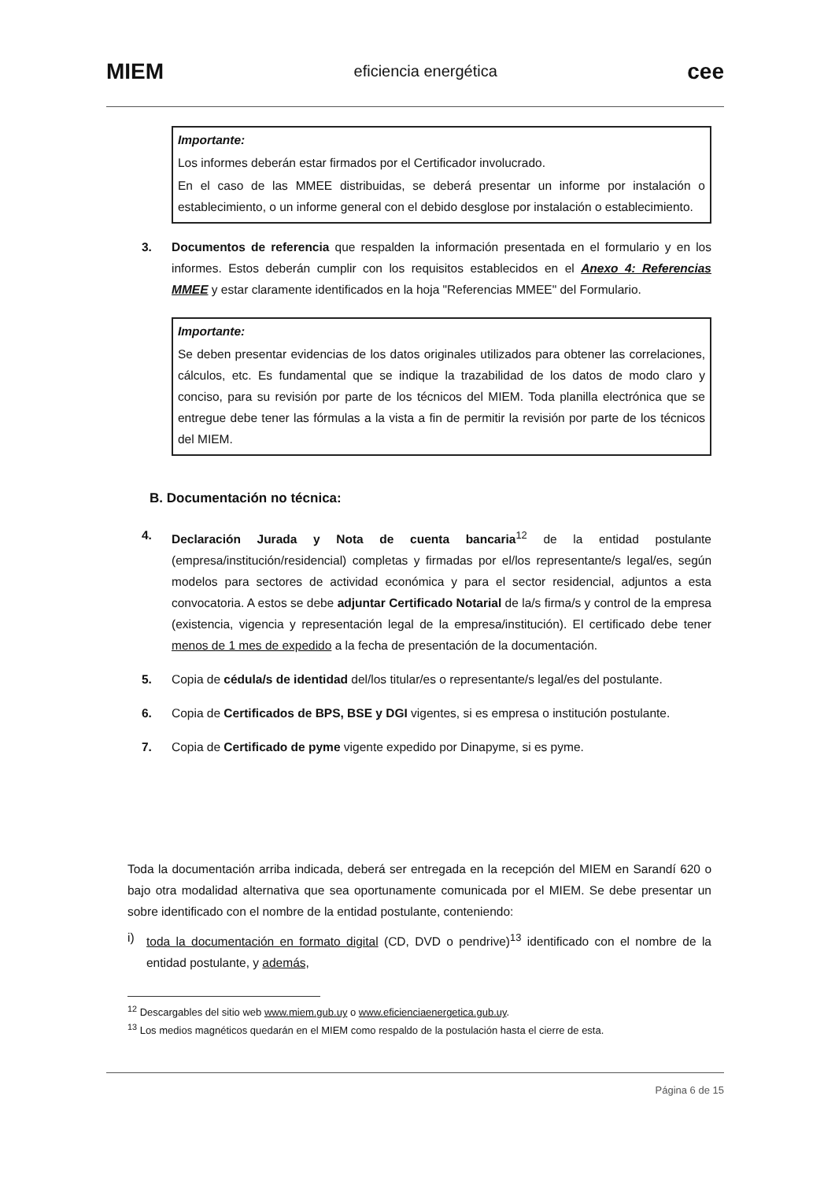MIEM eficiencia energética cee
Importante:
Los informes deberán estar firmados por el Certificador involucrado.
En el caso de las MMEE distribuidas, se deberá presentar un informe por instalación o establecimiento, o un informe general con el debido desglose por instalación o establecimiento.
3. Documentos de referencia que respalden la información presentada en el formulario y en los informes. Estos deberán cumplir con los requisitos establecidos en el Anexo 4: Referencias MMEE y estar claramente identificados en la hoja "Referencias MMEE" del Formulario.
Importante:
Se deben presentar evidencias de los datos originales utilizados para obtener las correlaciones, cálculos, etc. Es fundamental que se indique la trazabilidad de los datos de modo claro y conciso, para su revisión por parte de los técnicos del MIEM. Toda planilla electrónica que se entregue debe tener las fórmulas a la vista a fin de permitir la revisión por parte de los técnicos del MIEM.
B. Documentación no técnica:
4. Declaración Jurada y Nota de cuenta bancaria<sup>12</sup> de la entidad postulante (empresa/institución/residencial) completas y firmadas por el/los representante/s legal/es, según modelos para sectores de actividad económica y para el sector residencial, adjuntos a esta convocatoria. A estos se debe adjuntar Certificado Notarial de la/s firma/s y control de la empresa (existencia, vigencia y representación legal de la empresa/institución). El certificado debe tener menos de 1 mes de expedido a la fecha de presentación de la documentación.
5. Copia de cédula/s de identidad del/los titular/es o representante/s legal/es del postulante.
6. Copia de Certificados de BPS, BSE y DGI vigentes, si es empresa o institución postulante.
7. Copia de Certificado de pyme vigente expedido por Dinapyme, si es pyme.
Toda la documentación arriba indicada, deberá ser entregada en la recepción del MIEM en Sarandí 620 o bajo otra modalidad alternativa que sea oportunamente comunicada por el MIEM. Se debe presentar un sobre identificado con el nombre de la entidad postulante, conteniendo:
i) toda la documentación en formato digital (CD, DVD o pendrive)<sup>13</sup> identificado con el nombre de la entidad postulante, y además,
<sup>12</sup> Descargables del sitio web www.miem.gub.uy o www.eficienciaenergetica.gub.uy.
<sup>13</sup> Los medios magnéticos quedarán en el MIEM como respaldo de la postulación hasta el cierre de esta.
Página 6 de 15